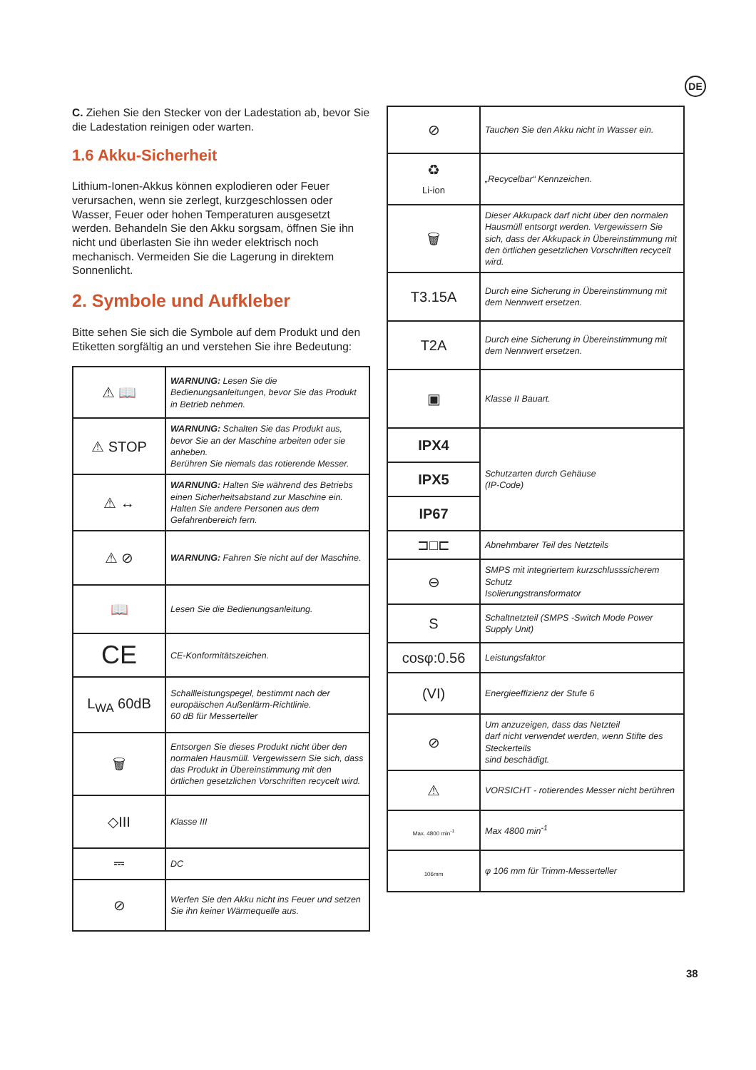DE
C. Ziehen Sie den Stecker von der Ladestation ab, bevor Sie die Ladestation reinigen oder warten.
1.6 Akku-Sicherheit
Lithium-Ionen-Akkus können explodieren oder Feuer verursachen, wenn sie zerlegt, kurzgeschlossen oder Wasser, Feuer oder hohen Temperaturen ausgesetzt werden. Behandeln Sie den Akku sorgsam, öffnen Sie ihn nicht und überlasten Sie ihn weder elektrisch noch mechanisch. Vermeiden Sie die Lagerung in direktem Sonnenlicht.
2. Symbole und Aufkleber
Bitte sehen Sie sich die Symbole auf dem Produkt und den Etiketten sorgfältig an und verstehen Sie ihre Bedeutung:
| ⚠ 📖 | WARNUNG: Lesen Sie die Bedienungsanleitungen, bevor Sie das Produkt in Betrieb nehmen. |
| ⚠ STOP | WARNUNG: Schalten Sie das Produkt aus, bevor Sie an der Maschine arbeiten oder sie anheben. Berühren Sie niemals das rotierende Messer. |
| ⚠ ↔ | WARNUNG: Halten Sie während des Betriebs einen Sicherheitsabstand zur Maschine ein. Halten Sie andere Personen aus dem Gefahrenbereich fern. |
| ⚠ ⊘ | WARNUNG: Fahren Sie nicht auf der Maschine. |
| 📖 | Lesen Sie die Bedienungsanleitung. |
| CE | CE-Konformitätszeichen. |
| L<sub>WA</sub> 60dB | Schallleistungspegel, bestimmt nach der europäischen Außenlärm-Richtlinie. 60 dB für Messerteller |
| 🗑 | Entsorgen Sie dieses Produkt nicht über den normalen Hausmüll. Vergewissern Sie sich, dass das Produkt in Übereinstimmung mit den örtlichen gesetzlichen Vorschriften recycelt wird. |
| ◇III | Klasse III |
| ⎓ | DC |
| ⊘ | Werfen Sie den Akku nicht ins Feuer und setzen Sie ihn keiner Wärmequelle aus. |
| ⊘ | Tauchen Sie den Akku nicht in Wasser ein. |
| ♻ Li-ion | „Recycelbar“ Kennzeichen. |
| 🗑 | Dieser Akkupack darf nicht über den normalen Hausmüll entsorgt werden. Vergewissern Sie sich, dass der Akkupack in Übereinstimmung mit den örtlichen gesetzlichen Vorschriften recycelt wird. |
| T3.15A | Durch eine Sicherung in Übereinstimmung mit dem Nennwert ersetzen. |
| T2A | Durch eine Sicherung in Übereinstimmung mit dem Nennwert ersetzen. |
| ▣ | Klasse II Bauart. |
| IPX4 | Schutzarten durch Gehäuse (IP-Code) |
| IPX5 | |
| IP67 | |
| ⊐□⊏ | Abnehmbarer Teil des Netzteils |
| ⊖ | SMPS mit integriertem kurzschlusssicherem Schutz Isolierungstransformator |
| S | Schaltnetzteil (SMPS -Switch Mode Power Supply Unit) |
| cosφ:0.56 | Leistungsfaktor |
| (VI) | Energieeffizienz der Stufe 6 |
| ⊘ | Um anzuzeigen, dass das Netzteil darf nicht verwendet werden, wenn Stifte des Steckerteils sind beschädigt. |
| ⚠ | VORSICHT - rotierendes Messer nicht berühren |
| Max. 4800 min<sup>-1</sup> | Max 4800 min<sup>-1</sup> |
| 106mm | φ 106 mm für Trimm-Messerteller |
38